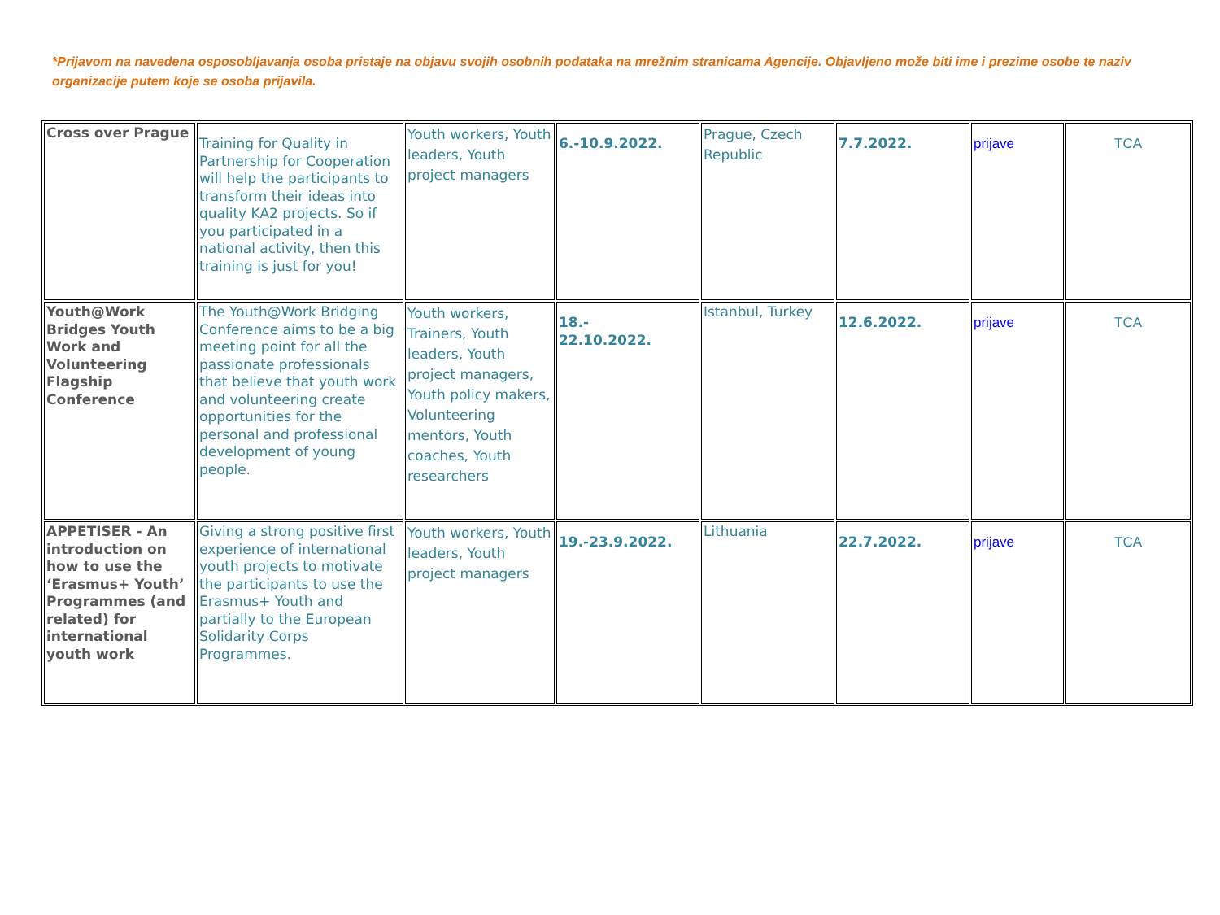*Prijavom na navedena osposobljavanja osoba pristaje na objavu svojih osobnih podataka na mrežnim stranicama Agencije. Objavljeno može biti ime i prezime osobe te naziv organizacije putem koje se osoba prijavila.
| Cross over Prague | Training for Quality in Partnership for Cooperation will help the participants to transform their ideas into quality KA2 projects. So if you participated in a national activity, then this training is just for you! | Youth workers, Youth leaders, Youth project managers | 6.-10.9.2022. | Prague, Czech Republic | 7.7.2022. | prijave | TCA |
| Youth@Work Bridges Youth Work and Volunteering Flagship Conference | The Youth@Work Bridging Conference aims to be a big meeting point for all the passionate professionals that believe that youth work and volunteering create opportunities for the personal and professional development of young people. | Youth workers, Trainers, Youth leaders, Youth project managers, Youth policy makers, Volunteering mentors, Youth coaches, Youth researchers | 18.- 22.10.2022. | Istanbul, Turkey | 12.6.2022. | prijave | TCA |
| APPETISER - An introduction on how to use the ‘Erasmus+ Youth’ Programmes (and related) for international youth work | Giving a strong positive first experience of international youth projects to motivate the participants to use the Erasmus+ Youth and partially to the European Solidarity Corps Programmes. | Youth workers, Youth leaders, Youth project managers | 19.-23.9.2022. | Lithuania | 22.7.2022. | prijave | TCA |